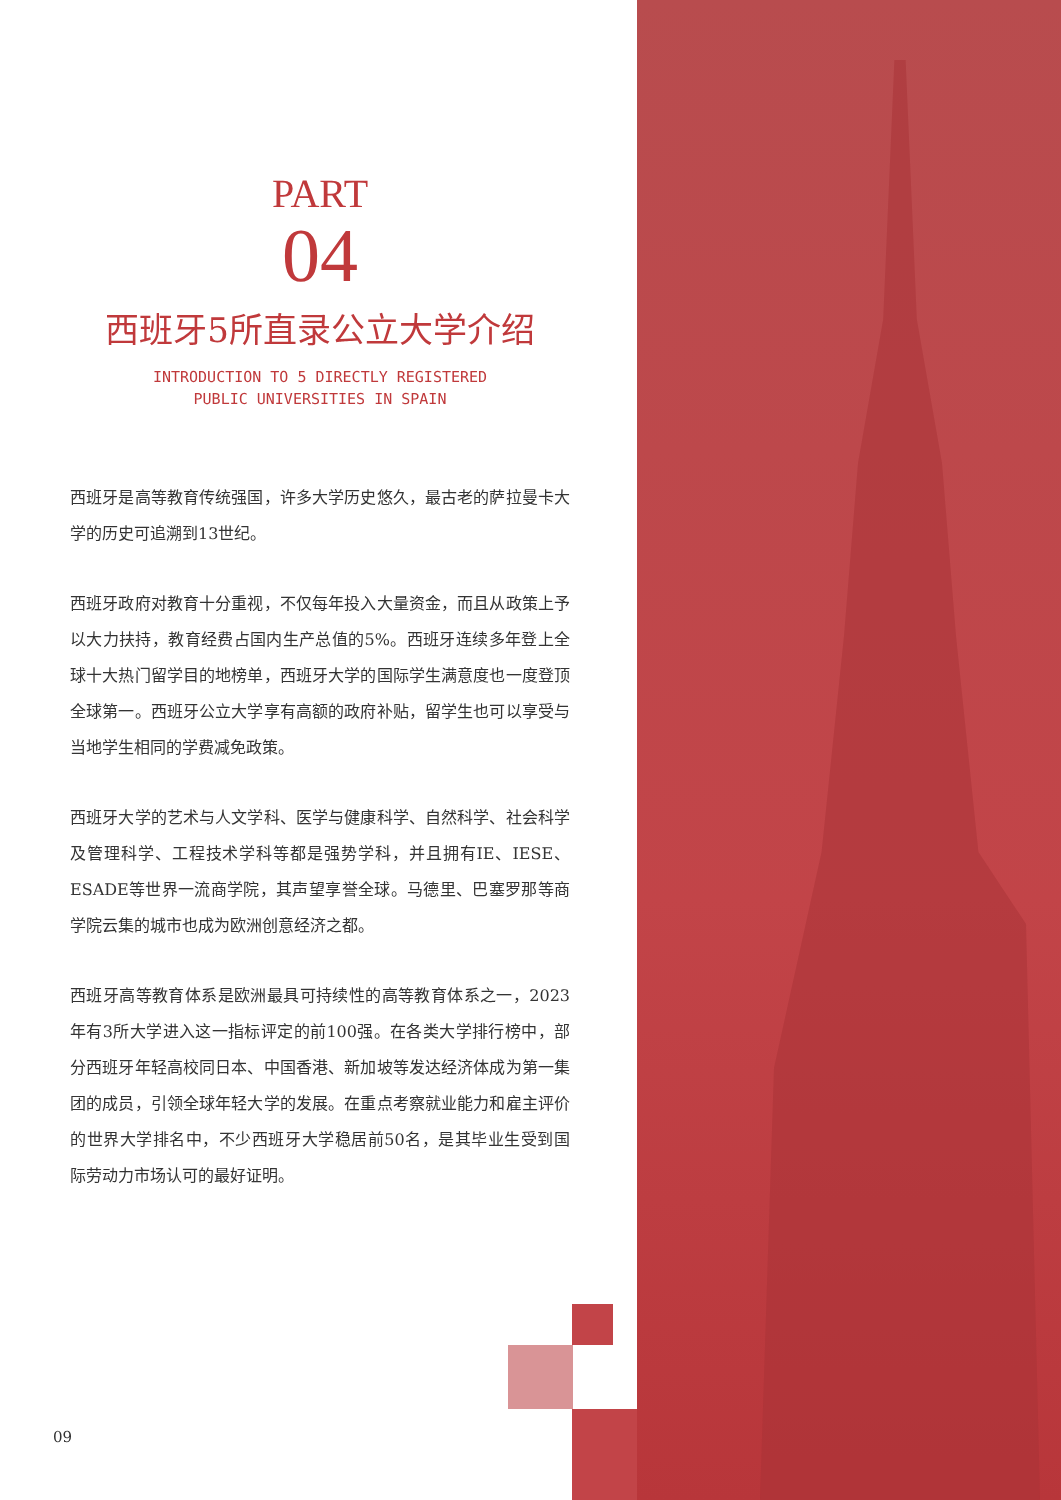PART
04
西班牙5所直录公立大学介绍
INTRODUCTION TO 5 DIRECTLY REGISTERED
PUBLIC UNIVERSITIES IN SPAIN
西班牙是高等教育传统强国，许多大学历史悠久，最古老的萨拉曼卡大学的历史可追溯到13世纪。
西班牙政府对教育十分重视，不仅每年投入大量资金，而且从政策上予以大力扶持，教育经费占国内生产总值的5%。西班牙连续多年登上全球十大热门留学目的地榜单，西班牙大学的国际学生满意度也一度登顶全球第一。西班牙公立大学享有高额的政府补贴，留学生也可以享受与当地学生相同的学费减免政策。
西班牙大学的艺术与人文学科、医学与健康科学、自然科学、社会科学及管理科学、工程技术学科等都是强势学科，并且拥有IE、IESE、ESADE等世界一流商学院，其声望享誉全球。马德里、巴塞罗那等商学院云集的城市也成为欧洲创意经济之都。
西班牙高等教育体系是欧洲最具可持续性的高等教育体系之一，2023年有3所大学进入这一指标评定的前100强。在各类大学排行榜中，部分西班牙年轻高校同日本、中国香港、新加坡等发达经济体成为第一集团的成员，引领全球年轻大学的发展。在重点考察就业能力和雇主评价的世界大学排名中，不少西班牙大学稳居前50名，是其毕业生受到国际劳动力市场认可的最好证明。
09